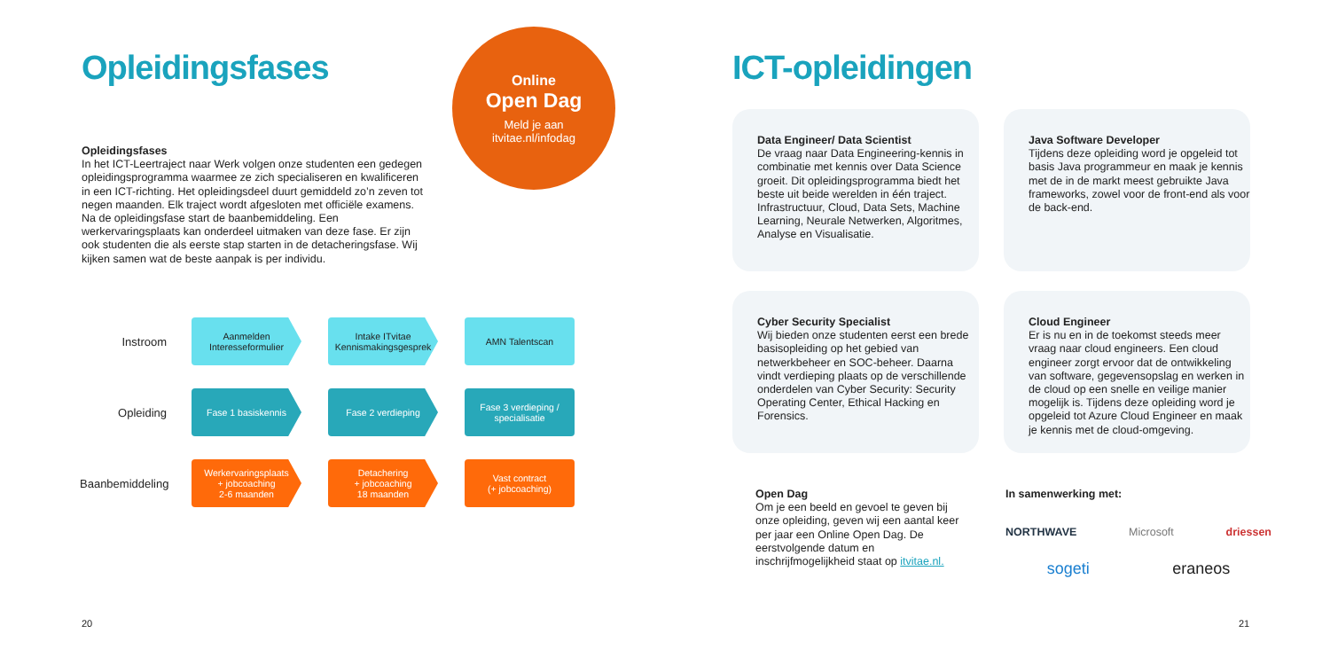Opleidingsfases
Online
Open Dag
Meld je aan
itvitae.nl/infodag
Opleidingsfases
In het ICT-Leertraject naar Werk volgen onze studenten een gedegen opleidingsprogramma waarmee ze zich specialiseren en kwalificeren in een ICT-richting. Het opleidingsdeel duurt gemiddeld zo’n zeven tot negen maanden. Elk traject wordt afgesloten met officiële examens. Na de opleidingsfase start de baanbemiddeling. Een werkervaringsplaats kan onderdeel uitmaken van deze fase. Er zijn ook studenten die als eerste stap starten in de detacheringsfase. Wij kijken samen wat de beste aanpak is per individu.
Instroom
Aanmelden
Interesseformulier
Intake ITvitae
Kennismakingsgesprek
AMN Talentscan
Opleiding
Fase 1 basiskennis Fase 2 verdieping
Fase 3 verdieping /
specialisatie
Baanbemiddeling
Werkervaringsplaats
+ jobcoaching
2-6 maanden
Detachering
+ jobcoaching
18 maanden
Vast contract
(+ jobcoaching)
20
ICT-opleidingen
Data Engineer/ Data Scientist
De vraag naar Data Engineering-kennis in combinatie met kennis over Data Science groeit. Dit opleidingsprogramma biedt het beste uit beide werelden in één traject. Infrastructuur, Cloud, Data Sets, Machine Learning, Neurale Netwerken, Algoritmes, Analyse en Visualisatie.
Java Software Developer
Tijdens deze opleiding word je opgeleid tot basis Java programmeur en maak je kennis met de in de markt meest gebruikte Java frameworks, zowel voor de front-end als voor de back-end.
Cyber Security Specialist
Wij bieden onze studenten eerst een brede basisopleiding op het gebied van netwerkbeheer en SOC-beheer. Daarna vindt verdieping plaats op de verschillende onderdelen van Cyber Security: Security Operating Center, Ethical Hacking en Forensics.
Cloud Engineer
Er is nu en in de toekomst steeds meer vraag naar cloud engineers. Een cloud engineer zorgt ervoor dat de ontwikkeling van software, gegevensopslag en werken in de cloud op een snelle en veilige manier mogelijk is. Tijdens deze opleiding word je opgeleid tot Azure Cloud Engineer en maak je kennis met de cloud-omgeving.
Open Dag
Om je een beeld en gevoel te geven bij onze opleiding, geven wij een aantal keer per jaar een Online Open Dag. De eerstvolgende datum en inschrijfmogelijkheid staat op itvitae.nl.
In samenwerking met:
NORTHWAVE Microsoft driessen
sogeti eraneos
21